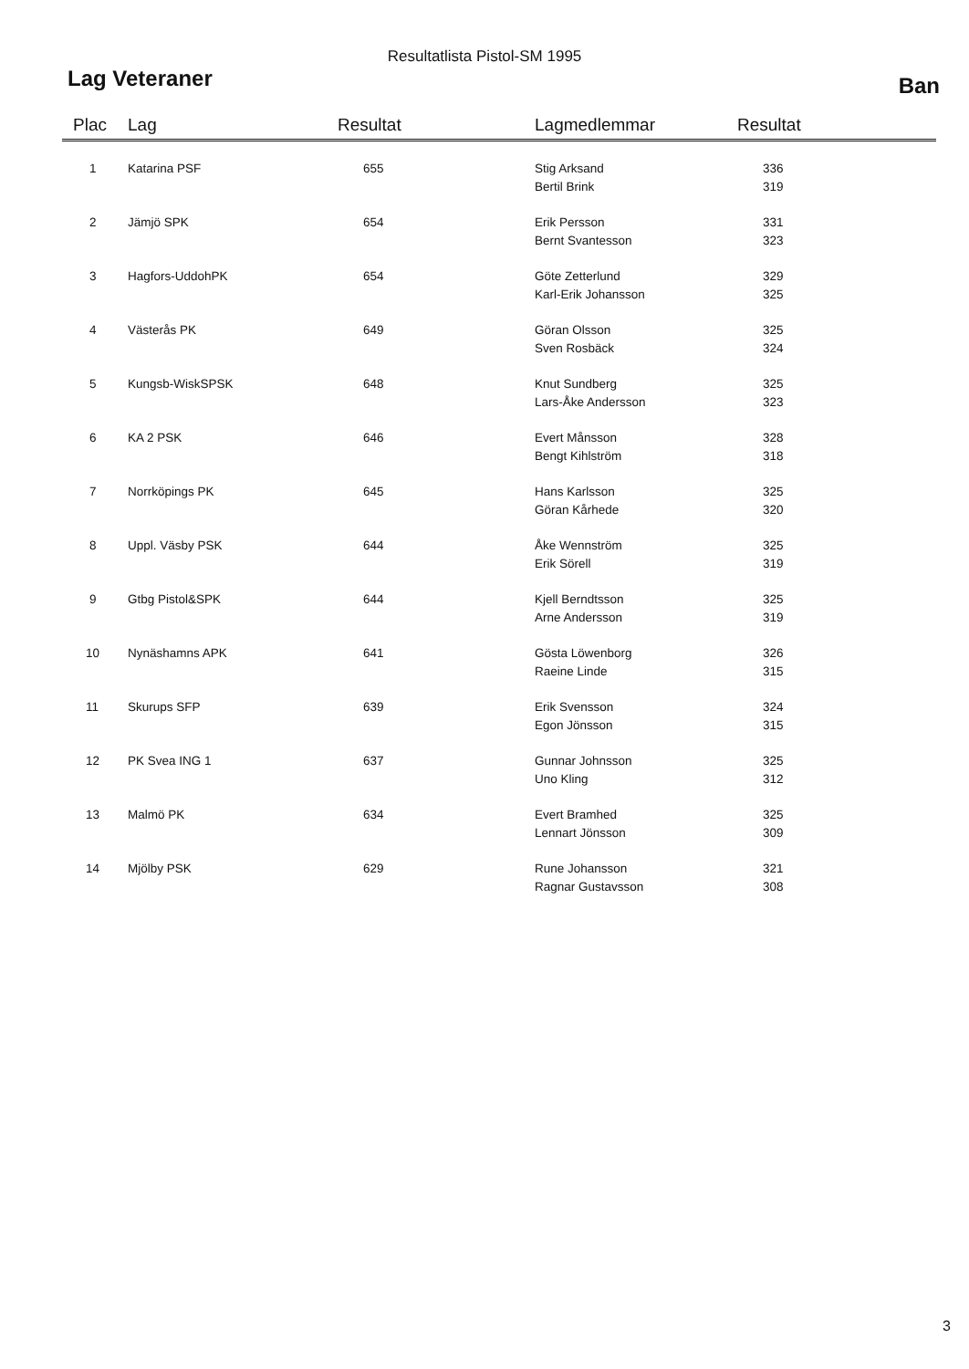Resultatlista Pistol-SM 1995
Lag Veteraner Ban
| Plac | Lag | Resultat | Lagmedlemmar | Resultat |
| --- | --- | --- | --- | --- |
| 1 | Katarina PSF | 655 | Stig Arksand Bertil Brink | 336 319 |
| 2 | Jämjö SPK | 654 | Erik Persson Bernt Svantesson | 331 323 |
| 3 | Hagfors-UddohPK | 654 | Göte Zetterlund Karl-Erik Johansson | 329 325 |
| 4 | Västerås PK | 649 | Göran Olsson Sven Rosbäck | 325 324 |
| 5 | Kungsb-WiskSPSK | 648 | Knut Sundberg Lars-Åke Andersson | 325 323 |
| 6 | KA 2 PSK | 646 | Evert Månsson Bengt Kihlström | 328 318 |
| 7 | Norrköpings PK | 645 | Hans Karlsson Göran Kårhede | 325 320 |
| 8 | Uppl. Väsby PSK | 644 | Åke Wennström Erik Sörell | 325 319 |
| 9 | Gtbg Pistol&SPK | 644 | Kjell Berndtsson Arne Andersson | 325 319 |
| 10 | Nynäshamns APK | 641 | Gösta Löwenborg Raeine Linde | 326 315 |
| 11 | Skurups SFP | 639 | Erik Svensson Egon Jönsson | 324 315 |
| 12 | PK Svea ING 1 | 637 | Gunnar Johnsson Uno Kling | 325 312 |
| 13 | Malmö PK | 634 | Evert Bramhed Lennart Jönsson | 325 309 |
| 14 | Mjölby PSK | 629 | Rune Johansson Ragnar Gustavsson | 321 308 |
3